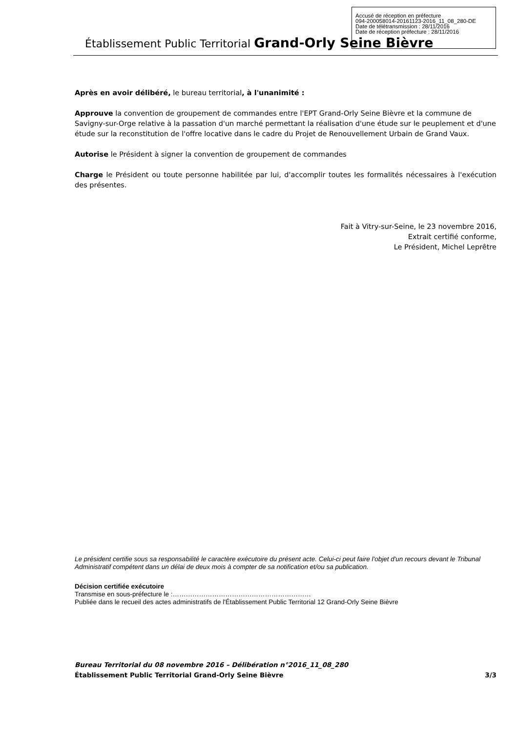Établissement Public Territorial Grand-Orly Seine Bièvre
Accusé de réception en préfecture
094-200058014-20161123-2016_11_08_280-DE
Date de télétransmission : 28/11/2016
Date de réception préfecture : 28/11/2016
Après en avoir délibéré, le bureau territorial, à l'unanimité :
Approuve la convention de groupement de commandes entre l'EPT Grand-Orly Seine Bièvre et la commune de Savigny-sur-Orge relative à la passation d'un marché permettant la réalisation d'une étude sur le peuplement et d'une étude sur la reconstitution de l'offre locative dans le cadre du Projet de Renouvellement Urbain de Grand Vaux.
Autorise le Président à signer la convention de groupement de commandes
Charge le Président ou toute personne habilitée par lui, d'accomplir toutes les formalités nécessaires à l'exécution des présentes.
Fait à Vitry-sur-Seine, le 23 novembre 2016,
Extrait certifié conforme,
Le Président, Michel Leprêtre
Le président certifie sous sa responsabilité le caractère exécutoire du présent acte. Celui-ci peut faire l'objet d'un recours devant le Tribunal Administratif compétent dans un délai de deux mois à compter de sa notification et/ou sa publication.
Décision certifiée exécutoire
Transmise en sous-préfecture le :………………………………………………………
Publiée dans le recueil des actes administratifs de l'Établissement Public Territorial 12 Grand-Orly Seine Bièvre
Bureau Territorial du 08 novembre 2016 – Délibération n°2016_11_08_280
Établissement Public Territorial Grand-Orly Seine Bièvre 3/3